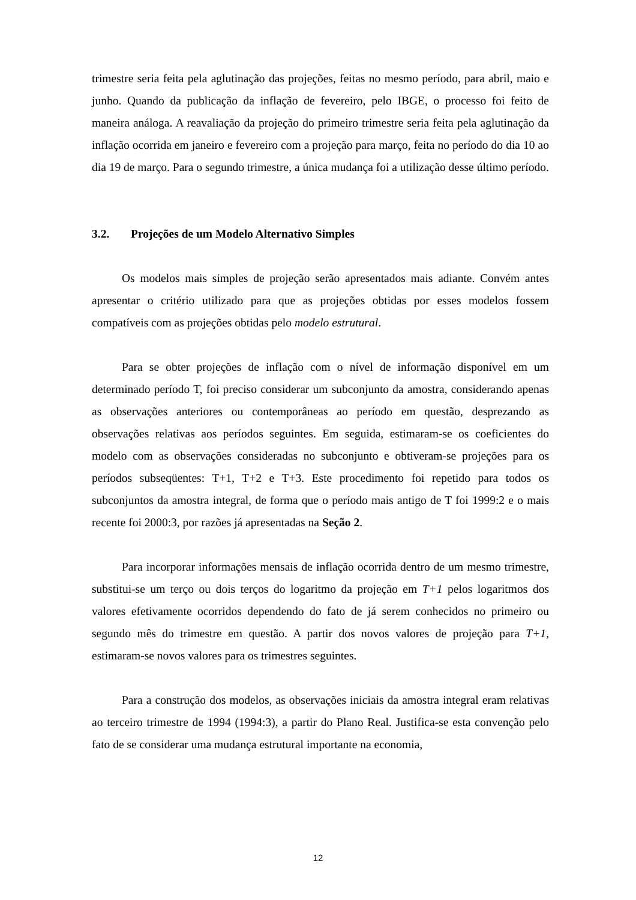trimestre seria feita pela aglutinação das projeções, feitas no mesmo período, para abril, maio e junho. Quando da publicação da inflação de fevereiro, pelo IBGE, o processo foi feito de maneira análoga. A reavaliação da projeção do primeiro trimestre seria feita pela aglutinação da inflação ocorrida em janeiro e fevereiro com a projeção para março, feita no período do dia 10 ao dia 19 de março. Para o segundo trimestre, a única mudança foi a utilização desse último período.
3.2. Projeções de um Modelo Alternativo Simples
Os modelos mais simples de projeção serão apresentados mais adiante. Convém antes apresentar o critério utilizado para que as projeções obtidas por esses modelos fossem compatíveis com as projeções obtidas pelo modelo estrutural.
Para se obter projeções de inflação com o nível de informação disponível em um determinado período T, foi preciso considerar um subconjunto da amostra, considerando apenas as observações anteriores ou contemporâneas ao período em questão, desprezando as observações relativas aos períodos seguintes. Em seguida, estimaram-se os coeficientes do modelo com as observações consideradas no subconjunto e obtiveram-se projeções para os períodos subseqüentes: T+1, T+2 e T+3. Este procedimento foi repetido para todos os subconjuntos da amostra integral, de forma que o período mais antigo de T foi 1999:2 e o mais recente foi 2000:3, por razões já apresentadas na Seção 2.
Para incorporar informações mensais de inflação ocorrida dentro de um mesmo trimestre, substitui-se um terço ou dois terços do logaritmo da projeção em T+1 pelos logaritmos dos valores efetivamente ocorridos dependendo do fato de já serem conhecidos no primeiro ou segundo mês do trimestre em questão. A partir dos novos valores de projeção para T+1, estimaram-se novos valores para os trimestres seguintes.
Para a construção dos modelos, as observações iniciais da amostra integral eram relativas ao terceiro trimestre de 1994 (1994:3), a partir do Plano Real. Justifica-se esta convenção pelo fato de se considerar uma mudança estrutural importante na economia,
12